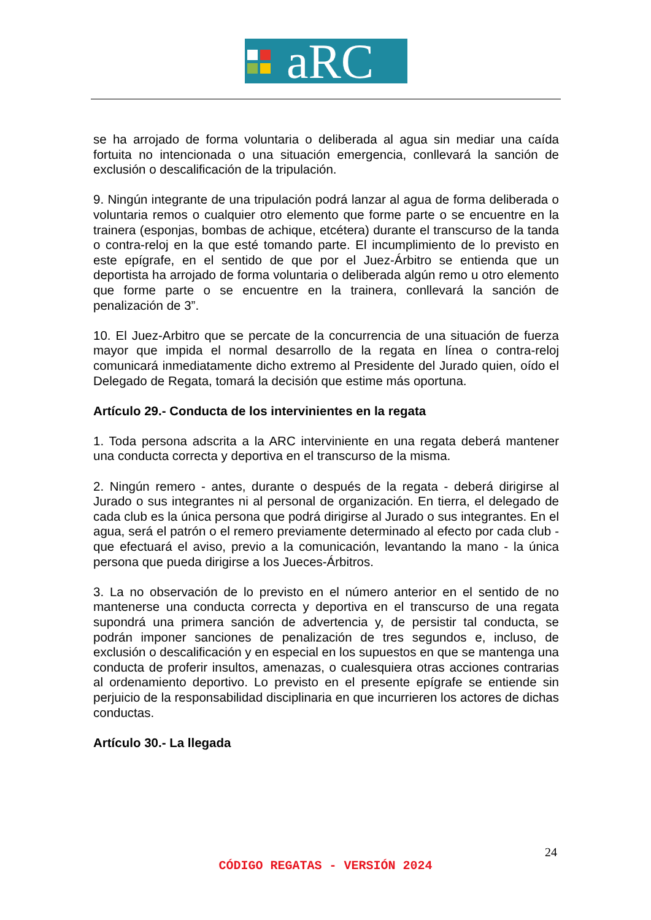aRC
se ha arrojado de forma voluntaria o deliberada al agua sin mediar una caída fortuita no intencionada o una situación emergencia, conllevará la sanción de exclusión o descalificación de la tripulación.
9. Ningún integrante de una tripulación podrá lanzar al agua de forma deliberada o voluntaria remos o cualquier otro elemento que forme parte o se encuentre en la trainera (esponjas, bombas de achique, etcétera) durante el transcurso de la tanda o contra-reloj en la que esté tomando parte. El incumplimiento de lo previsto en este epígrafe, en el sentido de que por el Juez-Árbitro se entienda que un deportista ha arrojado de forma voluntaria o deliberada algún remo u otro elemento que forme parte o se encuentre en la trainera, conllevará la sanción de penalización de 3”.
10. El Juez-Arbitro que se percate de la concurrencia de una situación de fuerza mayor que impida el normal desarrollo de la regata en línea o contra-reloj comunicará inmediatamente dicho extremo al Presidente del Jurado quien, oído el Delegado de Regata, tomará la decisión que estime más oportuna.
Artículo 29.- Conducta de los intervinientes en la regata
1. Toda persona adscrita a la ARC interviniente en una regata deberá mantener una conducta correcta y deportiva en el transcurso de la misma.
2. Ningún remero - antes, durante o después de la regata - deberá dirigirse al Jurado o sus integrantes ni al personal de organización. En tierra, el delegado de cada club es la única persona que podrá dirigirse al Jurado o sus integrantes. En el agua, será el patrón o el remero previamente determinado al efecto por cada club - que efectuará el aviso, previo a la comunicación, levantando la mano - la única persona que pueda dirigirse a los Jueces-Árbitros.
3. La no observación de lo previsto en el número anterior en el sentido de no mantenerse una conducta correcta y deportiva en el transcurso de una regata supondrá una primera sanción de advertencia y, de persistir tal conducta, se podrán imponer sanciones de penalización de tres segundos e, incluso, de exclusión o descalificación y en especial en los supuestos en que se mantenga una conducta de proferir insultos, amenazas, o cualesquiera otras acciones contrarias al ordenamiento deportivo. Lo previsto en el presente epígrafe se entiende sin perjuicio de la responsabilidad disciplinaria en que incurrieren los actores de dichas conductas.
Artículo 30.- La llegada
24
CÓDIGO REGATAS - VERSIÓN 2024